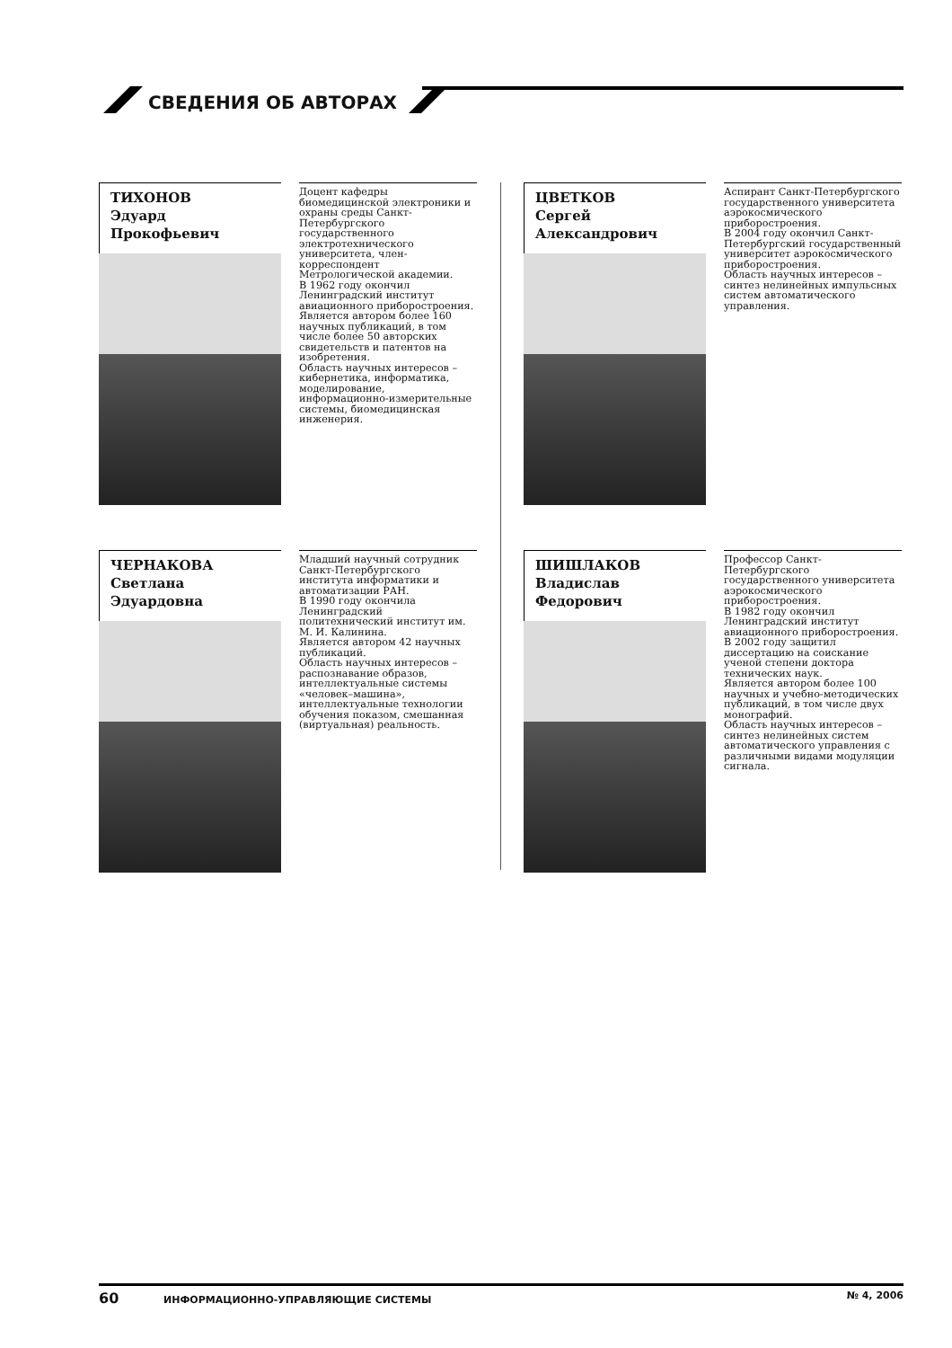СВЕДЕНИЯ ОБ АВТОРАХ
ТИХОНОВ
Эдуард
Прокофьевич
Доцент кафедры биомедицинской электроники и охраны среды Санкт-Петербургского государственного электротехнического университета, член-корреспондент Метрологической академии.
В 1962 году окончил Ленинградский институт авиационного приборостроения.
Является автором более 160 научных публикаций, в том числе более 50 авторских свидетельств и патентов на изобретения.
Область научных интересов – кибернетика, информатика, моделирование, информационно-измерительные системы, биомедицинская инженерия.
ЦВЕТКОВ
Сергей
Александрович
Аспирант Санкт-Петербургского государственного университета аэрокосмического приборостроения.
В 2004 году окончил Санкт-Петербургский государственный университет аэрокосмического приборостроения.
Область научных интересов – синтез нелинейных импульсных систем автоматического управления.
ЧЕРНАКОВА
Светлана
Эдуардовна
Младший научный сотрудник Санкт-Петербургского института информатики и автоматизации РАН.
В 1990 году окончила Ленинградский политехнический институт им. М. И. Калинина.
Является автором 42 научных публикаций.
Область научных интересов – распознавание образов, интеллектуальные системы «человек–машина», интеллектуальные технологии обучения показом, смешанная (виртуальная) реальность.
ШИШЛАКОВ
Владислав
Федорович
Профессор Санкт-Петербургского государственного университета аэрокосмического приборостроения.
В 1982 году окончил Ленинградский институт авиационного приборостроения.
В 2002 году защитил диссертацию на соискание ученой степени доктора технических наук.
Является автором более 100 научных и учебно-методических публикаций, в том числе двух монографий.
Область научных интересов – синтез нелинейных систем автоматического управления с различными видами модуляции сигнала.
60 ИНФОРМАЦИОННО-УПРАВЛЯЮЩИЕ СИСТЕМЫ № 4, 2006